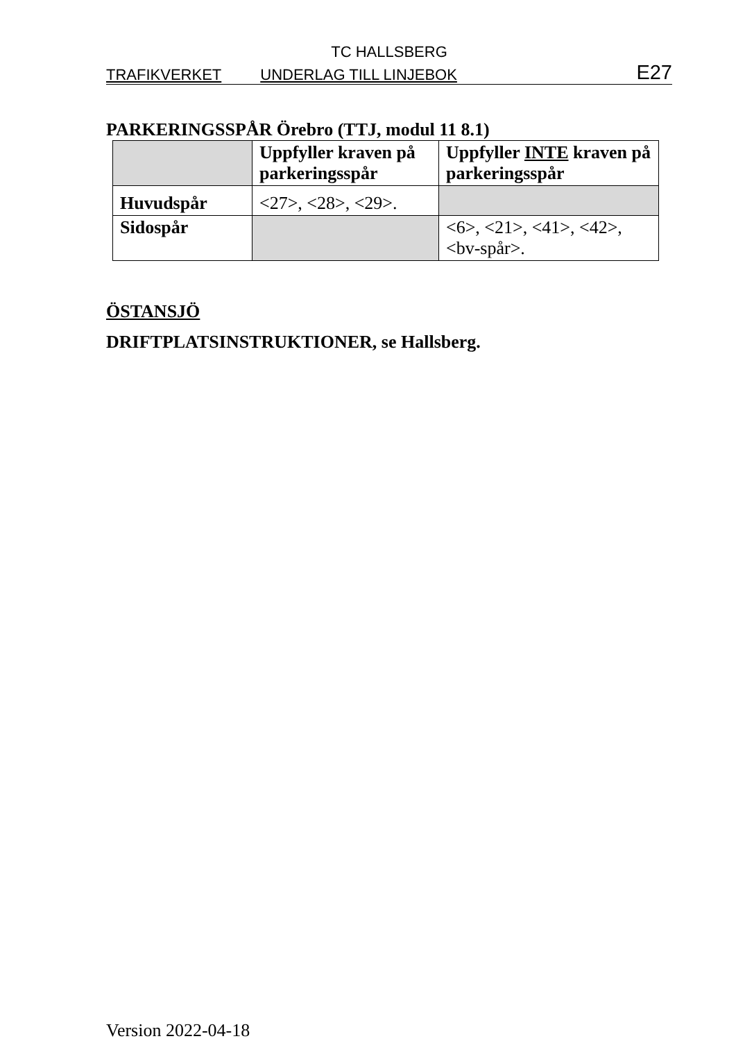TC HALLSBERG
TRAFIKVERKET UNDERLAG TILL LINJEBOK E27
PARKERINGSSPÅR Örebro (TTJ, modul 11 8.1)
| | Uppfyller kraven på parkeringsspår | Uppfyller INTE kraven på parkeringsspår |
| --- | --- | --- |
| Huvudspår | <27>, <28>, <29>. | |
| Sidospår | | <6>, <21>, <41>, <42>, <bv-spår>. |
ÖSTANSJÖ
DRIFTPLATSINSTRUKTIONER, se Hallsberg.
Version 2022-04-18